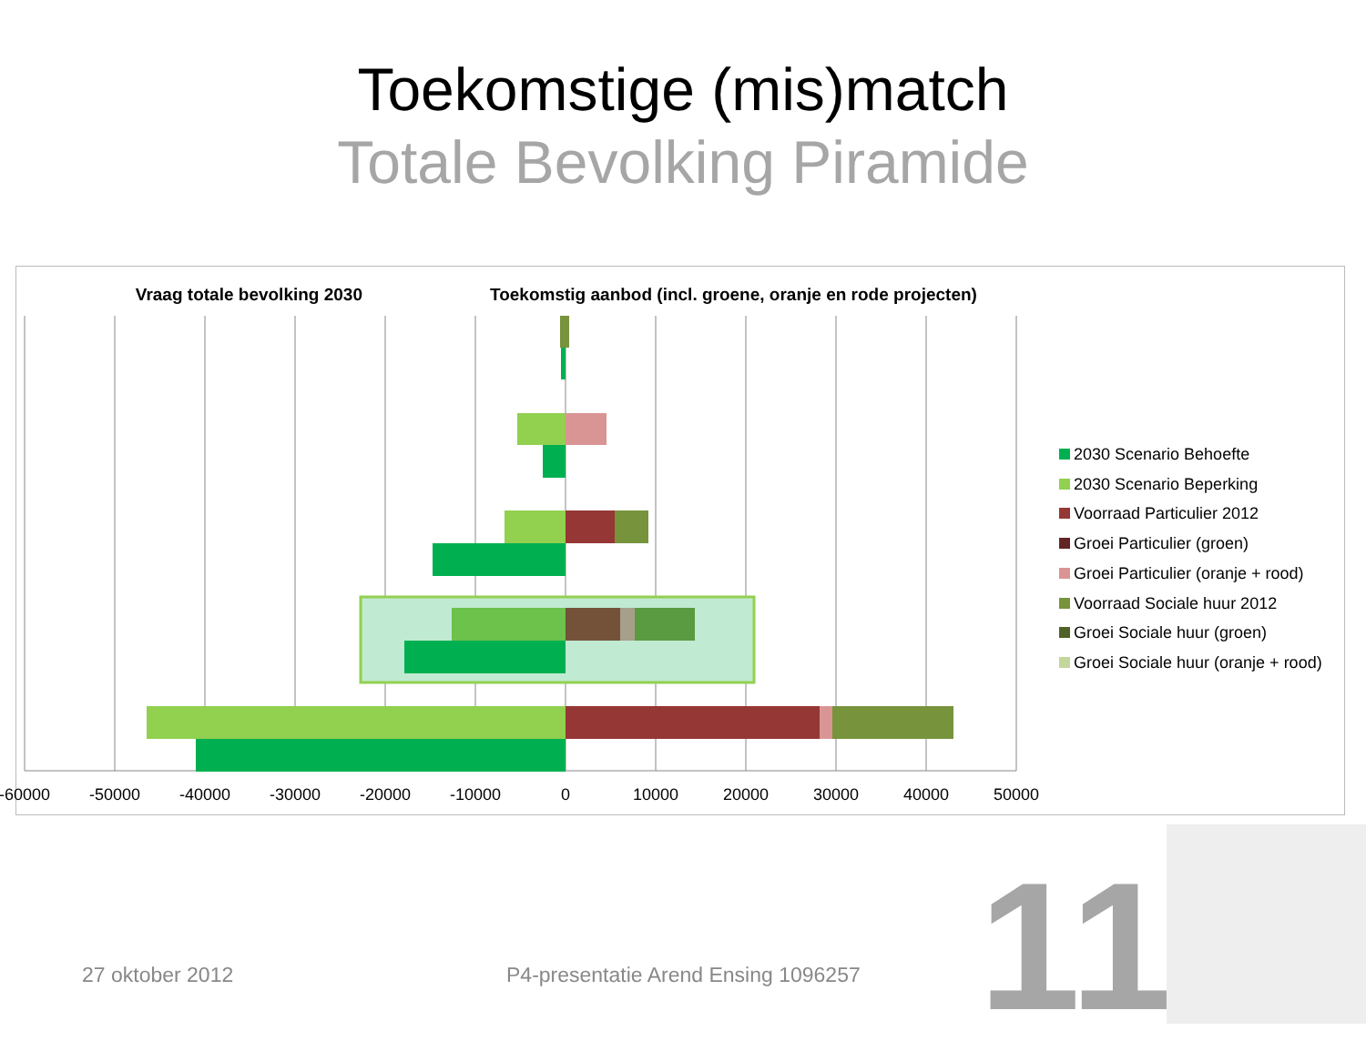Toekomstige (mis)match
Totale Bevolking Piramide
Vraag totale bevolking 2030 Toekomstig aanbod (incl. groene, oranje en rode projecten)
-60000 -50000 -40000 -30000 -20000 -10000 0 10000 20000 30000 40000 50000
2030 Scenario Behoefte
2030 Scenario Beperking
Voorraad Particulier 2012
Groei Particulier (groen)
Groei Particulier (oranje + rood)
Voorraad Sociale huur 2012
Groei Sociale huur (groen)
Groei Sociale huur (oranje + rood)
27 oktober 2012
P4-presentatie Arend Ensing 1096257
11